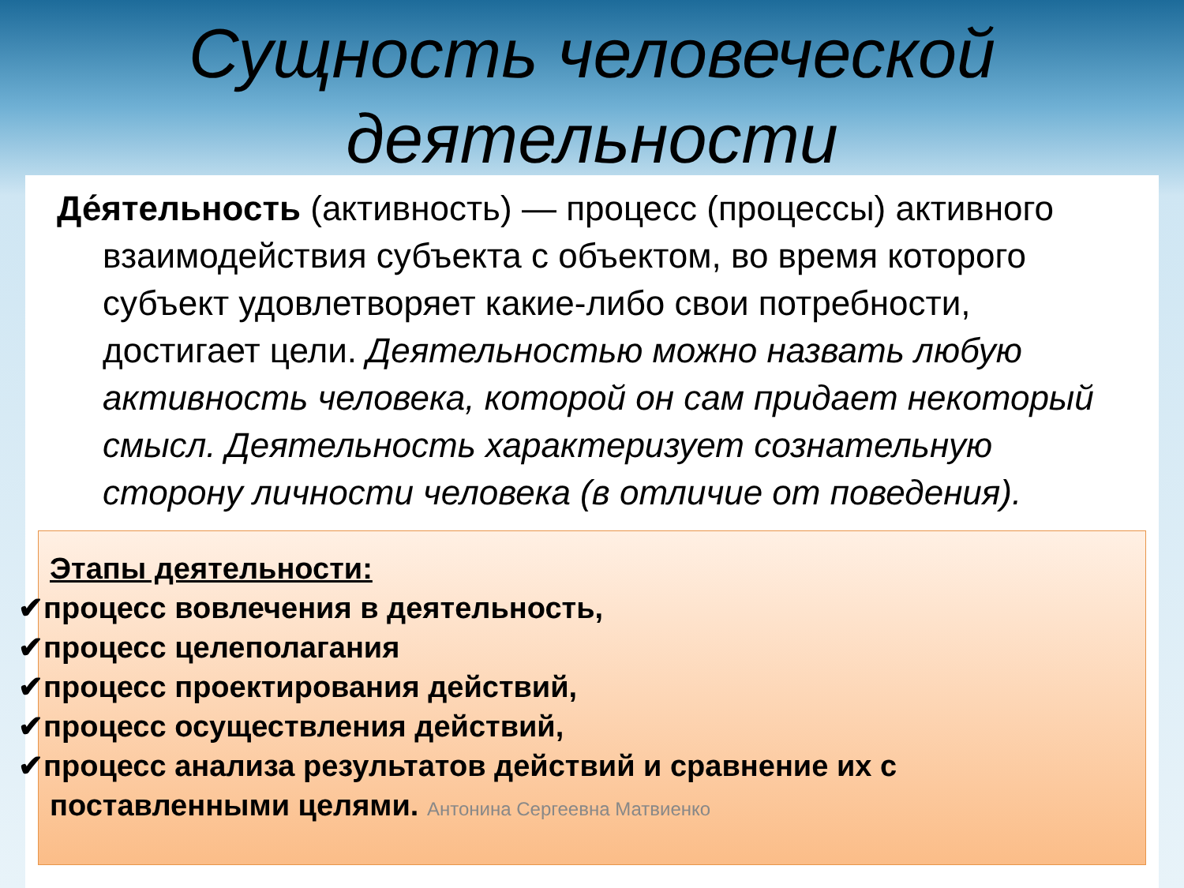Сущность человеческой деятельности
Де́ятельность (активность) — процесс (процессы) активного взаимодействия субъекта с объектом, во время которого субъект удовлетворяет какие-либо свои потребности, достигает цели. Деятельностью можно назвать любую активность человека, которой он сам придает некоторый смысл. Деятельность характеризует сознательную сторону личности человека (в отличие от поведения).
Этапы деятельности:
✔процесс вовлечения в деятельность,
✔процесс целеполагания
✔процесс проектирования действий,
✔процесс осуществления действий,
✔процесс анализа результатов действий и сравнение их с
поставленными целями. Антонина Сергеевна Матвиенко